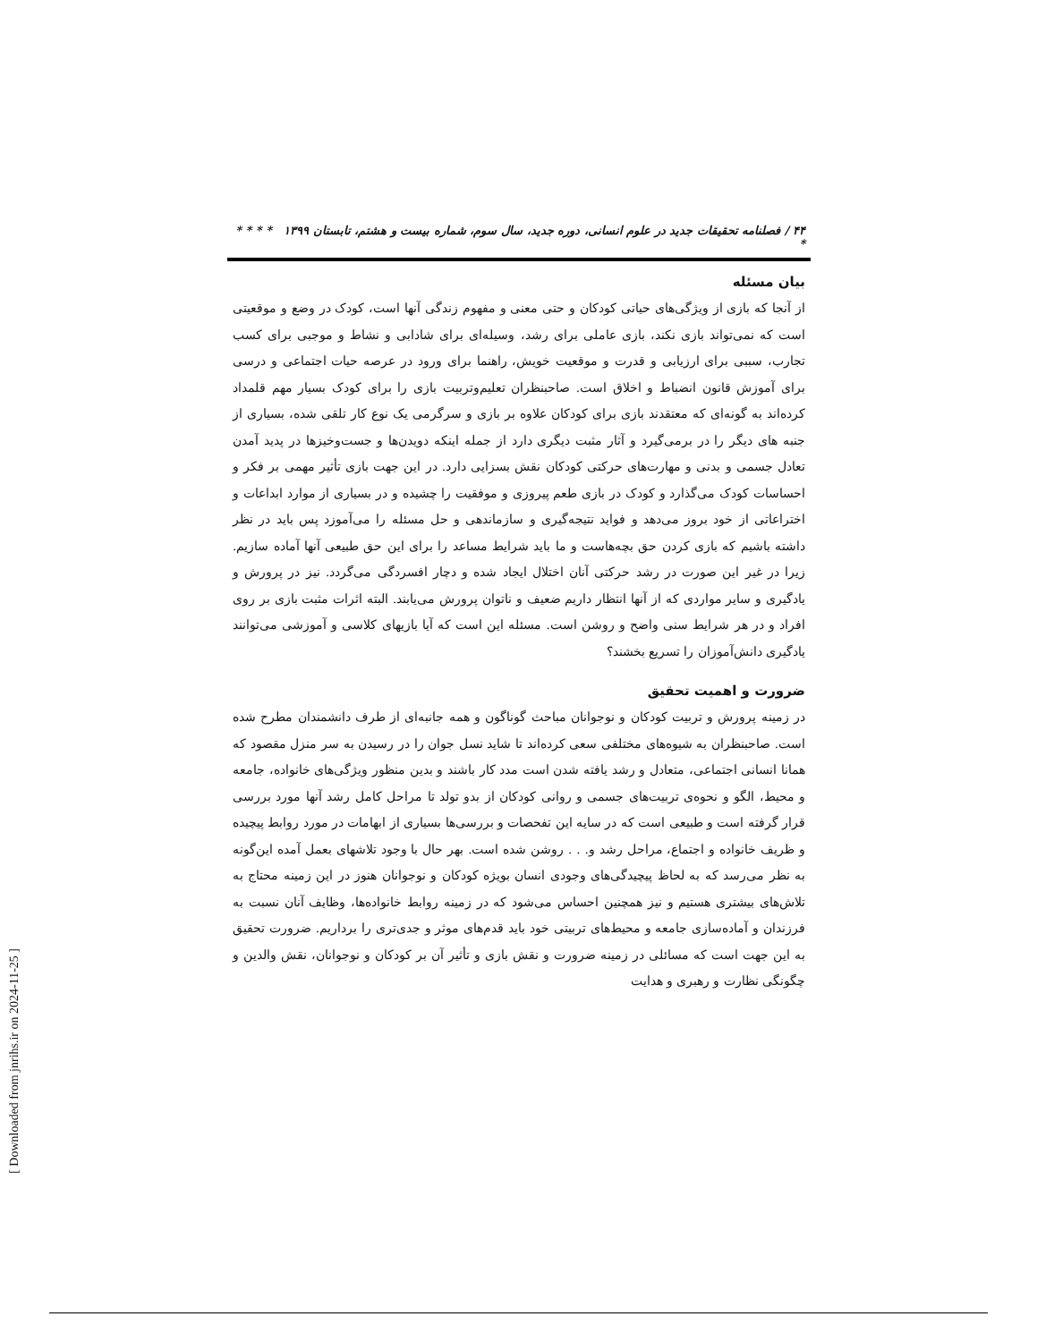۴۴ / فصلنامه تحقیقات جدید در علوم انسانی، دوره جدید، سال سوم، شماره بیست و هشتم، تابستان ۱۳۹۹ * * * * *
بیان مسئله
از آنجا که بازی از ویژگی‌های حیاتی کودکان و حتی معنی و مفهوم زندگی آنها است، کودک در وضع و موقعیتی است که نمی‌تواند بازی نکند، بازی عاملی برای رشد، وسیله‌ای برای شادابی و نشاط و موجبی برای کسب تجارب، سببی برای ارزیابی و قدرت و موقعیت خویش، راهنما برای ورود در عرصه حیات اجتماعی و درسی برای آموزش قانون انضباط و اخلاق است. صاحبنظران تعلیم‌وتربیت بازی را برای کودک بسیار مهم قلمداد کرده‌اند به گونه‌ای که معتقدند بازی برای کودکان علاوه بر بازی و سرگرمی یک نوع کار تلقی شده، بسیاری از جنبه های دیگر را در برمی‌گیرد و آثار مثبت دیگری دارد از جمله اینکه دویدن‌ها و جست‌وخیزها در پدید آمدن تعادل جسمی و بدنی و مهارت‌های حرکتی کودکان نقش بسزایی دارد. در این جهت بازی تأثیر مهمی بر فکر و احساسات کودک می‌گذارد و کودک در بازی طعم پیروزی و موفقیت را چشیده و در بسیاری از موارد ابداعات و اختراعاتی از خود بروز می‌دهد و فواید نتیجه‌گیری و سازماندهی و حل مسئله را می‌آموزد پس باید در نظر داشته باشیم که بازی کردن حق بچه‌هاست و ما باید شرایط مساعد را برای این حق طبیعی آنها آماده سازیم. زیرا در غیر این صورت در رشد حرکتی آنان اختلال ایجاد شده و دچار افسردگی می‌گردد. نیز در پرورش و یادگیری و سایر مواردی که از آنها انتظار داریم ضعیف و ناتوان پرورش می‌یابند. البته اثرات مثبت بازی بر روی افراد و در هر شرایط سنی واضح و روشن است. مسئله این است که آیا بازیهای کلاسی و آموزشی می‌توانند یادگیری دانش‌آموزان را تسریع بخشند؟
ضرورت و اهمیت تحقیق
در زمینه پرورش و تربیت کودکان و نوجوانان مباحث گوناگون و همه جانبه‌ای از طرف دانشمندان مطرح شده است. صاحبنظران به شیوه‌های مختلفی سعی کرده‌اند تا شاید نسل جوان را در رسیدن به سر منزل مقصود که همانا انسانی اجتماعی، متعادل و رشد یافته شدن است مدد کار باشند و بدین منظور ویژگی‌های خانواده، جامعه و محیط، الگو و نحوه‌ی تربیت‌های جسمی و روانی کودکان از بدو تولد تا مراحل کامل رشد آنها مورد بررسی قرار گرفته است و طبیعی است که در سایه این تفحصات و بررسی‌ها بسیاری از ابهامات در مورد روابط پیچیده و ظریف خانواده و اجتماع، مراحل رشد و. . . روشن شده است. بهر حال با وجود تلاشهای بعمل آمده این‌گونه به نظر می‌رسد که به لحاظ پیچیدگی‌های وجودی انسان بویژه کودکان و نوجوانان هنوز در این زمینه محتاج به تلاش‌های بیشتری هستیم و نیز همچنین احساس می‌شود که در زمینه روابط خانواده‌ها، وظایف آنان نسبت به فرزندان و آماده‌سازی جامعه و محیط‌های تربیتی خود باید قدم‌های موثر و جدی‌تری را برداریم. ضرورت تحقیق به این جهت است که مسائلی در زمینه ضرورت و نقش بازی و تأثیر آن بر کودکان و نوجوانان، نقش والدین و چگونگی نظارت و رهبری و هدایت
[ Downloaded from jnrihs.ir on 2024-11-25 ]